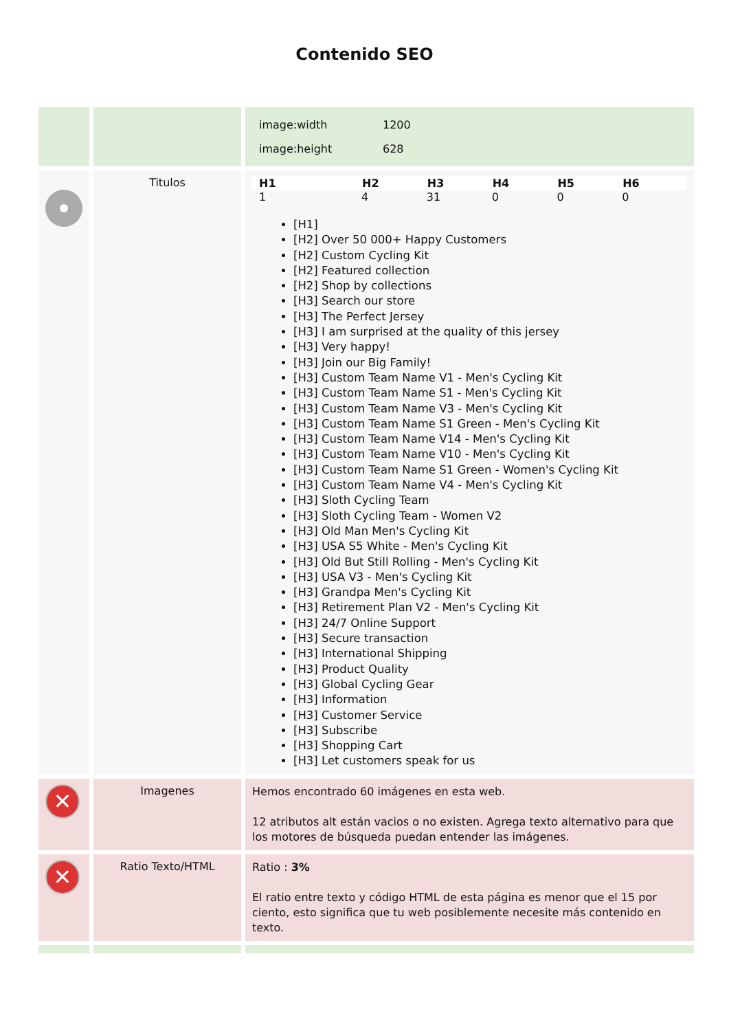Contenido SEO
| | | / image:width / 1200 / / image:height / 628 / |
| | Titulos | / H1 / H2 / H3 / H4 / H5 / H6 / / --- / --- / --- / --- / --- / --- / / 1 / 4 / 31 / 0 / 0 / 0 / [H1] [H2] Over 50 000+ Happy Customers [H2] Custom Cycling Kit [H2] Featured collection [H2] Shop by collections [H3] Search our store [H3] The Perfect Jersey [H3] I am surprised at the quality of this jersey [H3] Very happy! [H3] Join our Big Family! [H3] Custom Team Name V1 - Men's Cycling Kit [H3] Custom Team Name S1 - Men's Cycling Kit [H3] Custom Team Name V3 - Men's Cycling Kit [H3] Custom Team Name S1 Green - Men's Cycling Kit [H3] Custom Team Name V14 - Men's Cycling Kit [H3] Custom Team Name V10 - Men's Cycling Kit [H3] Custom Team Name S1 Green - Women's Cycling Kit [H3] Custom Team Name V4 - Men's Cycling Kit [H3] Sloth Cycling Team [H3] Sloth Cycling Team - Women V2 [H3] Old Man Men's Cycling Kit [H3] USA S5 White - Men's Cycling Kit [H3] Old But Still Rolling - Men's Cycling Kit [H3] USA V3 - Men's Cycling Kit [H3] Grandpa Men's Cycling Kit [H3] Retirement Plan V2 - Men's Cycling Kit [H3] 24/7 Online Support [H3] Secure transaction [H3] International Shipping [H3] Product Quality [H3] Global Cycling Gear [H3] Information [H3] Customer Service [H3] Subscribe [H3] Shopping Cart [H3] Let customers speak for us |
| ✕ | Imagenes | Hemos encontrado 60 imágenes en esta web. 12 atributos alt están vacios o no existen. Agrega texto alternativo para que los motores de búsqueda puedan entender las imágenes. |
| ✕ | Ratio Texto/HTML | Ratio : 3% El ratio entre texto y código HTML de esta página es menor que el 15 por ciento, esto significa que tu web posiblemente necesite más contenido en texto. |